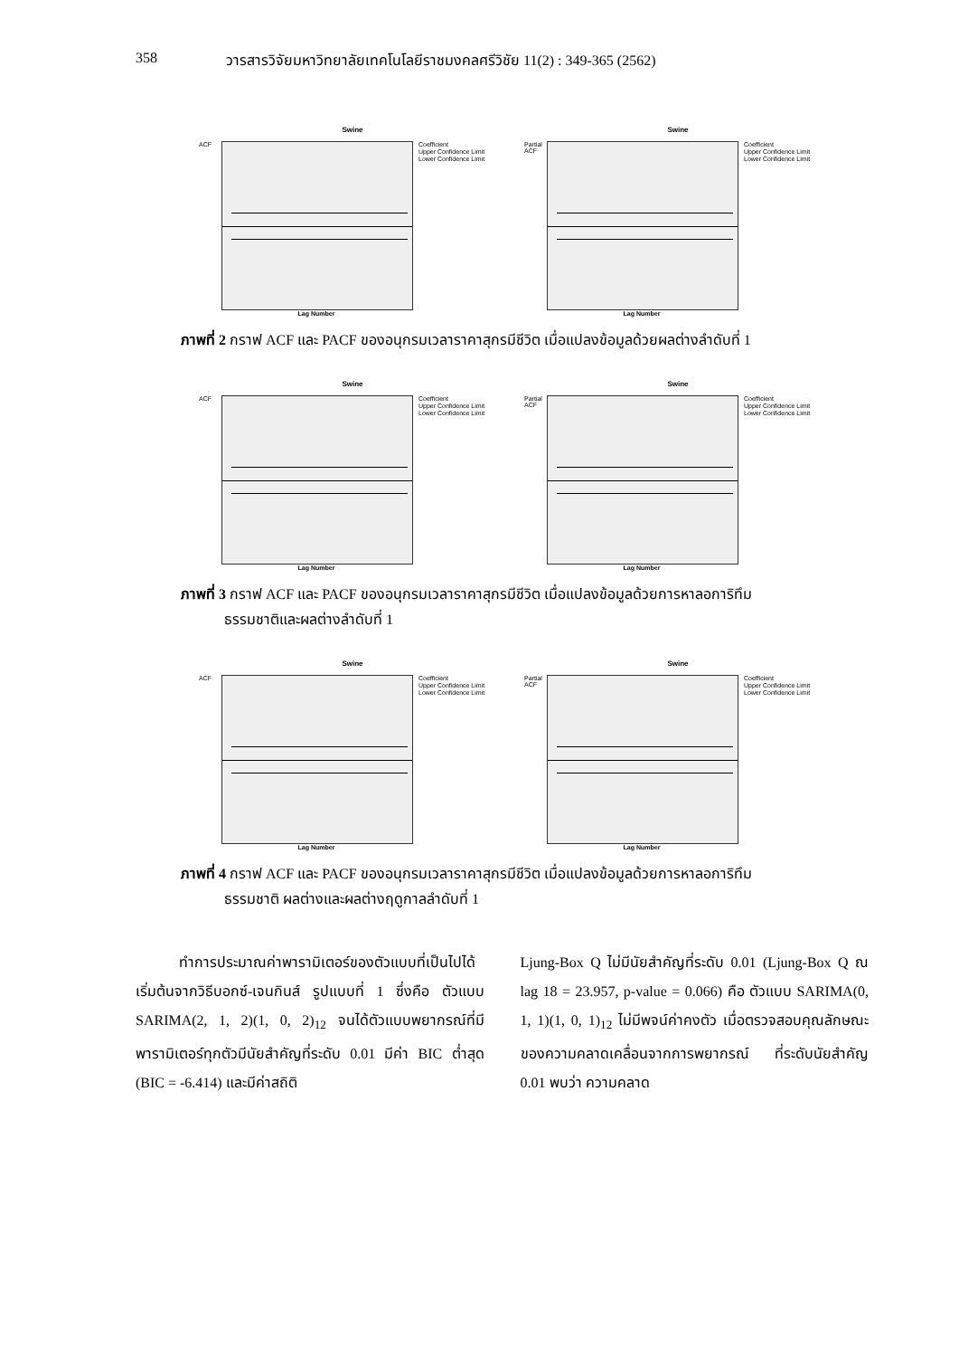358 วารสารวิจัยมหาวิทยาลัยเทคโนโลยีราชมงคลศรีวิชัย 11(2) : 349-365 (2562)
Swine
ACF
Coefficient
Upper Confidence Limit
Lower Confidence Limit
Lag Number
Swine
Partial ACF
Coefficient
Upper Confidence Limit
Lower Confidence Limit
Lag Number
ภาพที่ 2 กราฟ ACF และ PACF ของอนุกรมเวลาราคาสุกรมีชีวิต เมื่อแปลงข้อมูลด้วยผลต่างลำดับที่ 1
Swine
ACF
Coefficient
Upper Confidence Limit
Lower Confidence Limit
Lag Number
Swine
Partial ACF
Coefficient
Upper Confidence Limit
Lower Confidence Limit
Lag Number
ภาพที่ 3 กราฟ ACF และ PACF ของอนุกรมเวลาราคาสุกรมีชีวิต เมื่อแปลงข้อมูลด้วยการหาลอการิทึม
ธรรมชาติและผลต่างลำดับที่ 1
Swine
ACF
Coefficient
Upper Confidence Limit
Lower Confidence Limit
Lag Number
Swine
Partial ACF
Coefficient
Upper Confidence Limit
Lower Confidence Limit
Lag Number
ภาพที่ 4 กราฟ ACF และ PACF ของอนุกรมเวลาราคาสุกรมีชีวิต เมื่อแปลงข้อมูลด้วยการหาลอการิทึม
ธรรมชาติ ผลต่างและผลต่างฤดูกาลลำดับที่ 1
   ทำการประมาณค่าพารามิเตอร์ของตัวแบบที่เป็นไปได้เริ่มต้นจากวิธีบอกซ์-เจนกินส์ รูปแบบที่ 1 ซึ่งคือ ตัวแบบ SARIMA(2, 1, 2)(1, 0, 2)<sub>12</sub> จนได้ตัวแบบพยากรณ์ที่มีพารามิเตอร์ทุกตัวมีนัยสำคัญที่ระดับ 0.01 มีค่า BIC ต่ำสุด (BIC = -6.414) และมีค่าสถิติ
Ljung-Box Q ไม่มีนัยสำคัญที่ระดับ 0.01 (Ljung-Box Q ณ lag 18 = 23.957, p-value = 0.066) คือ ตัวแบบ SARIMA(0, 1, 1)(1, 0, 1)<sub>12</sub> ไม่มีพจน์ค่าคงตัว เมื่อตรวจสอบคุณลักษณะของความคลาดเคลื่อนจากการพยากรณ์ ที่ระดับนัยสำคัญ 0.01 พบว่า ความคลาด